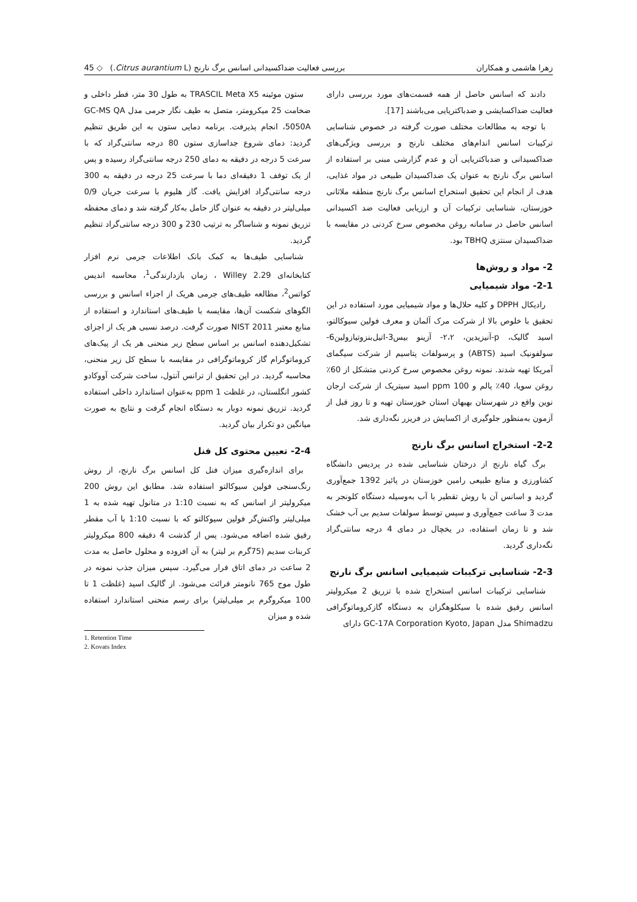زهرا هاشمی و همکاران بررسی فعالیت ضداکسیدانی اسانس برگ نارنج (Citrus aurantium L.) ◇ 45
دادند که اسانس حاصل از همه قسمت‌های مورد بررسی دارای فعالیت ضداکسایشی و ضدباکتریایی می‌باشند [17].
با توجه به مطالعات مختلف صورت گرفته در خصوص شناسایی ترکیبات اسانس اندام‌های مختلف نارنج و بررسی ویژگی‌های ضداکسیدانی و ضدباکتریایی آن و عدم گزارشی مبنی بر استفاده از اسانس برگ نارنج به عنوان یک ضداکسیدان طبیعی در مواد غذایی، هدف از انجام این تحقیق استخراج اسانس برگ نارنج منطقه ملاثانی خوزستان، شناسایی ترکیبات آن و ارزیابی فعالیت ضد اکسیدانی اسانس حاصل در سامانه روغن مخصوص سرخ کردنی در مقایسه با ضداکسیدان سنتزی TBHQ بود.
2- مواد و روش‌ها
2-1- مواد شیمیایی
رادیکال DPPH و کلیه حلال‌ها و مواد شیمیایی مورد استفاده در این تحقیق با خلوص بالا از شرکت مرک آلمان و معرف فولین سیوکالتو، اسید گالیک، p-آنیزیدین، ۲،۲- آزینو بیس3-اتیل‌بنزوتیازولین6-سولفونیک اسید (ABTS) و پرسولفات پتاسیم از شرکت سیگمای آمریکا تهیه شدند. نمونه روغن مخصوص سرخ کردنی متشکل از 60٪ روغن سویا، 40٪ پالم و ppm 100 اسید سیتریک از شرکت ارجان نوین واقع در شهرستان بهبهان استان خوزستان تهیه و تا روز قبل از آزمون به‌منظور جلوگیری از اکسایش در فریزر نگه‌داری شد.
2-2- استخراج اسانس برگ نارنج
برگ گیاه نارنج از درختان شناسایی شده در پردیس دانشگاه کشاورزی و منابع طبیعی رامین خوزستان در پائیز 1392 جمع‌آوری گردید و اسانس آن با روش تقطیر با آب به‌وسیله دستگاه کلونجر به مدت 3 ساعت جمع‌آوری و سپس توسط سولفات سدیم بی آب خشک شد و تا زمان استفاده، در یخچال در دمای 4 درجه سانتی‌گراد نگه‌داری گردید.
2-3- شناسایی ترکیبات شیمیایی اسانس برگ نارنج
شناسایی ترکیبات اسانس استخراج شده با تزریق 2 میکرولیتر اسانس رقیق شده با سیکلوهگزان به دستگاه گازکروماتوگرافی Shimadzu مدل GC-17A Corporation Kyoto, Japan دارای
ستون موئینه TRASCIL Meta X5 به طول 30 متر، قطر داخلی و ضخامت 25 میکرومتر، متصل به طیف نگار جرمی مدل GC-MS QA 5050A، انجام پذیرفت. برنامه دمایی ستون به این طریق تنظیم گردید: دمای شروع جداسازی ستون 80 درجه سانتی‌گراد که با سرعت 5 درجه در دقیقه به دمای 250 درجه سانتی‌گراد رسیده و پس از یک توقف 1 دقیقه‌ای دما با سرعت 25 درجه در دقیقه به 300 درجه سانتی‌گراد افزایش یافت. گاز هلیوم با سرعت جریان 0/9 میلی‌لیتر در دقیقه به عنوان گاز حامل به‌کار گرفته شد و دمای محفظه تزریق نمونه و شناساگر به ترتیب 230 و 300 درجه سانتی‌گراد تنظیم گردید.
شناسایی طیف‌ها به کمک بانک اطلاعات جرمی نرم افزار کتابخانه‌ای Willey 2.29 ، زمان بازدارندگی<sup>1</sup>، محاسبه اندیس کواتس<sup>2</sup>، مطالعه طیف‌های جرمی هریک از اجزاء اسانس و بررسی الگوهای شکست آن‌ها، مقایسه با طیف‌های استاندارد و استفاده از منابع معتبر NIST 2011 صورت گرفت. درصد نسبی هر یک از اجزای تشکیل‌دهنده اسانس بر اساس سطح زیر منحنی هر یک از پیک‌های کروماتوگرام گاز کروماتوگرافی در مقایسه با سطح کل زیر منحنی، محاسبه گردید. در این تحقیق از ترانس آنتول، ساخت شرکت آووکادو کشور انگلستان، در غلظت ppm 1 به‌عنوان استاندارد داخلی استفاده گردید. تزریق نمونه دوبار به دستگاه انجام گرفت و نتایج به صورت میانگین دو تکرار بیان گردید.
2-4- تعیین محتوی کل فنل
برای اندازه‌گیری میزان فنل کل اسانس برگ نارنج، از روش رنگ‌سنجی فولین سیوکالتو استفاده شد. مطابق این روش 200 میکرولیتر از اسانس که به نسبت 1:10 در متانول تهیه شده به 1 میلی‌لیتر واکنش‌گر فولین سیوکالتو که با نسبت 1:10 با آب مقطر رقیق شده اضافه می‌شود. پس از گذشت 4 دقیقه 800 میکرولیتر کربنات سدیم (75گرم بر لیتر) به آن افزوده و محلول حاصل به مدت 2 ساعت در دمای اتاق قرار می‌گیرد. سپس میزان جذب نمونه در طول موج 765 نانومتر قرائت می‌شود. از گالیک اسید (غلظت 1 تا 100 میکروگرم بر میلی‌لیتر) برای رسم منحنی استاندارد استفاده شده و میزان
1. Retention Time
2. Kovats Index